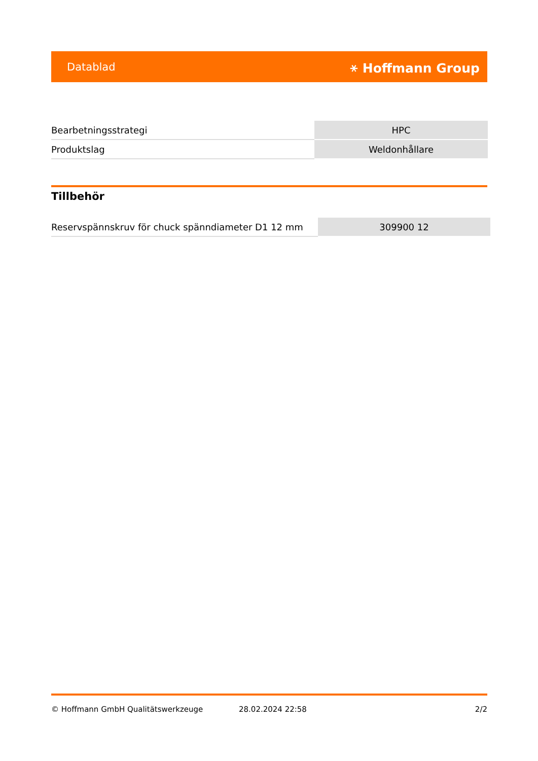Datablad ⚹ Hoffmann Group
| Bearbetningsstrategi | HPC |
| Produktslag | Weldonhållare |
Tillbehör
| Reservspännskruv för chuck spänndiameter D1 12 mm | 309900 12 |
© Hoffmann GmbH Qualitätswerkzeuge 28.02.2024 22:58 2/2